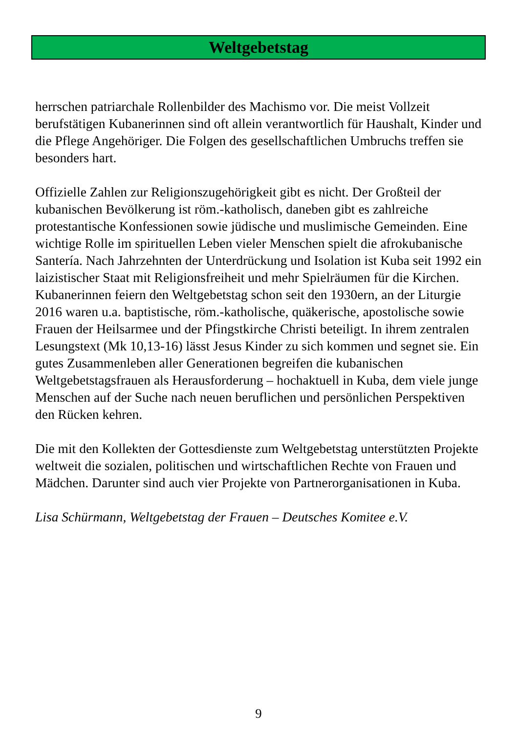Weltgebetstag
herrschen patriarchale Rollenbilder des Machismo vor. Die meist Vollzeit berufstätigen Kubanerinnen sind oft allein verantwortlich für Haushalt, Kinder und die Pflege Angehöriger. Die Folgen des gesellschaftlichen Umbruchs treffen sie besonders hart.
Offizielle Zahlen zur Religionszugehörigkeit gibt es nicht. Der Großteil der kubanischen Bevölkerung ist röm.-katholisch, daneben gibt es zahlreiche protestantische Konfessionen sowie jüdische und muslimische Gemeinden. Eine wichtige Rolle im spirituellen Leben vieler Menschen spielt die afrokubanische Santería. Nach Jahrzehnten der Unterdrückung und Isolation ist Kuba seit 1992 ein laizistischer Staat mit Religionsfreiheit und mehr Spielräumen für die Kirchen. Kubanerinnen feiern den Weltgebetstag schon seit den 1930ern, an der Liturgie 2016 waren u.a. baptistische, röm.-katholische, quäkerische, apostolische sowie Frauen der Heilsarmee und der Pfingstkirche Christi beteiligt. In ihrem zentralen Lesungstext (Mk 10,13-16) lässt Jesus Kinder zu sich kommen und segnet sie. Ein gutes Zusammenleben aller Generationen begreifen die kubanischen Weltgebetstagsfrauen als Herausforderung – hochaktuell in Kuba, dem viele junge Menschen auf der Suche nach neuen beruflichen und persönlichen Perspektiven den Rücken kehren.
Die mit den Kollekten der Gottesdienste zum Weltgebetstag unterstützten Projekte weltweit die sozialen, politischen und wirtschaftlichen Rechte von Frauen und Mädchen. Darunter sind auch vier Projekte von Partnerorganisationen in Kuba.
Lisa Schürmann, Weltgebetstag der Frauen – Deutsches Komitee e.V.
9